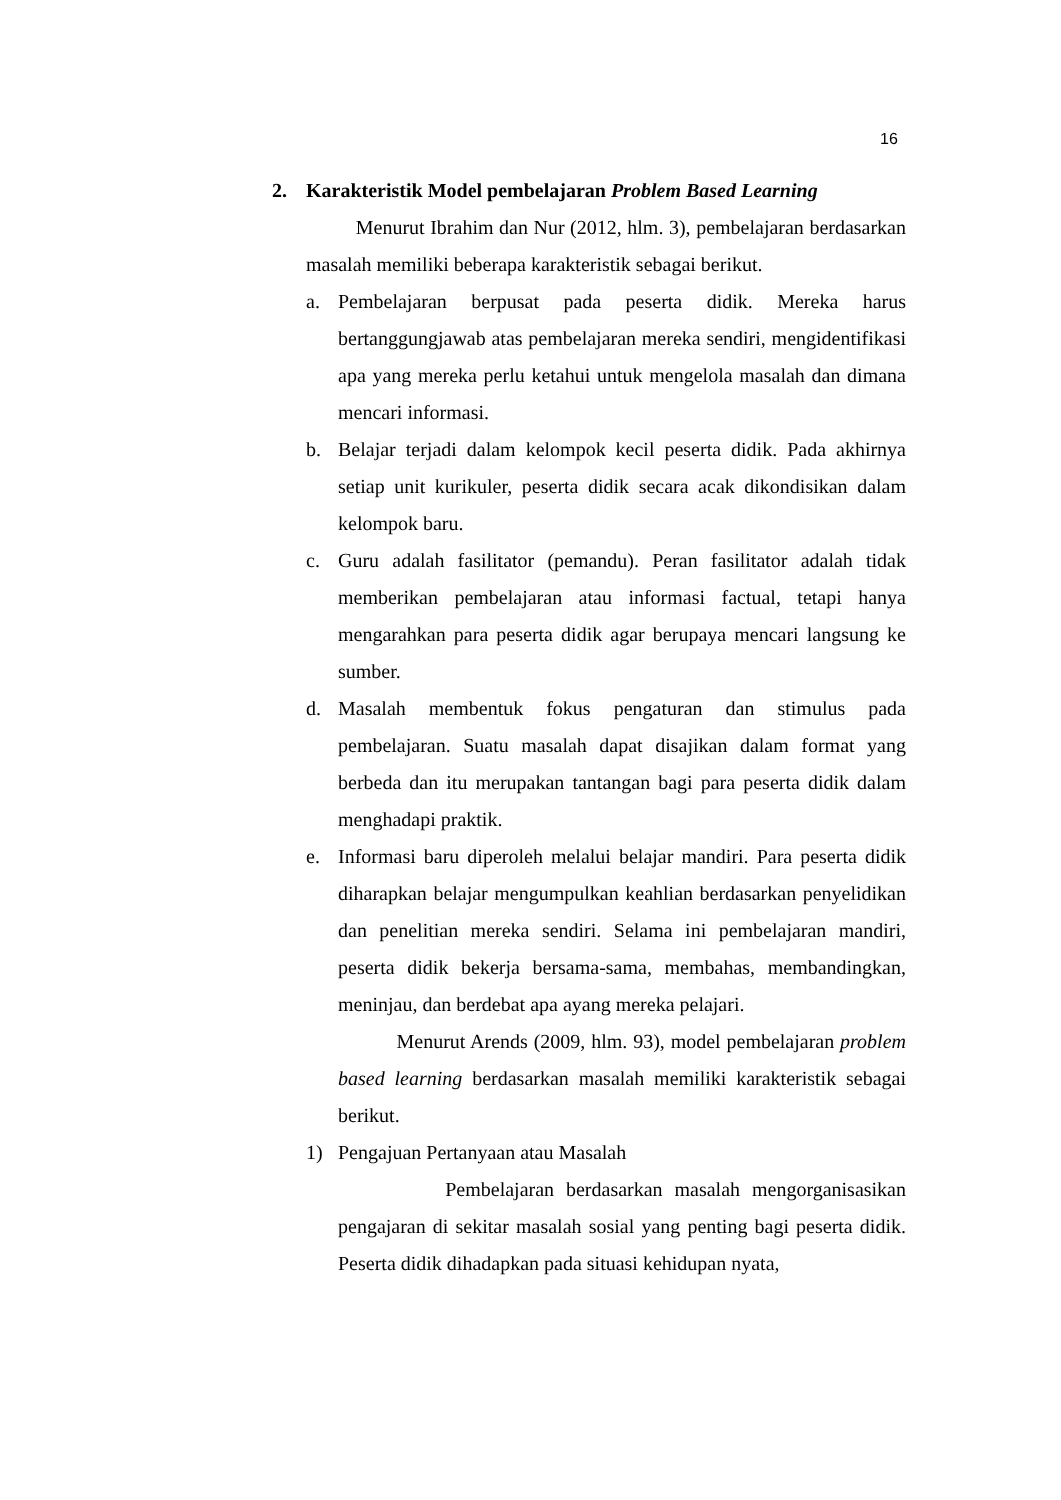16
2. Karakteristik Model pembelajaran Problem Based Learning
Menurut Ibrahim dan Nur (2012, hlm. 3), pembelajaran berdasarkan masalah memiliki beberapa karakteristik sebagai berikut.
a. Pembelajaran berpusat pada peserta didik. Mereka harus bertanggungjawab atas pembelajaran mereka sendiri, mengidentifikasi apa yang mereka perlu ketahui untuk mengelola masalah dan dimana mencari informasi.
b. Belajar terjadi dalam kelompok kecil peserta didik. Pada akhirnya setiap unit kurikuler, peserta didik secara acak dikondisikan dalam kelompok baru.
c. Guru adalah fasilitator (pemandu). Peran fasilitator adalah tidak memberikan pembelajaran atau informasi factual, tetapi hanya mengarahkan para peserta didik agar berupaya mencari langsung ke sumber.
d. Masalah membentuk fokus pengaturan dan stimulus pada pembelajaran. Suatu masalah dapat disajikan dalam format yang berbeda dan itu merupakan tantangan bagi para peserta didik dalam menghadapi praktik.
e. Informasi baru diperoleh melalui belajar mandiri. Para peserta didik diharapkan belajar mengumpulkan keahlian berdasarkan penyelidikan dan penelitian mereka sendiri. Selama ini pembelajaran mandiri, peserta didik bekerja bersama-sama, membahas, membandingkan, meninjau, dan berdebat apa ayang mereka pelajari.
Menurut Arends (2009, hlm. 93), model pembelajaran problem based learning berdasarkan masalah memiliki karakteristik sebagai berikut.
1) Pengajuan Pertanyaan atau Masalah
Pembelajaran berdasarkan masalah mengorganisasikan pengajaran di sekitar masalah sosial yang penting bagi peserta didik. Peserta didik dihadapkan pada situasi kehidupan nyata,